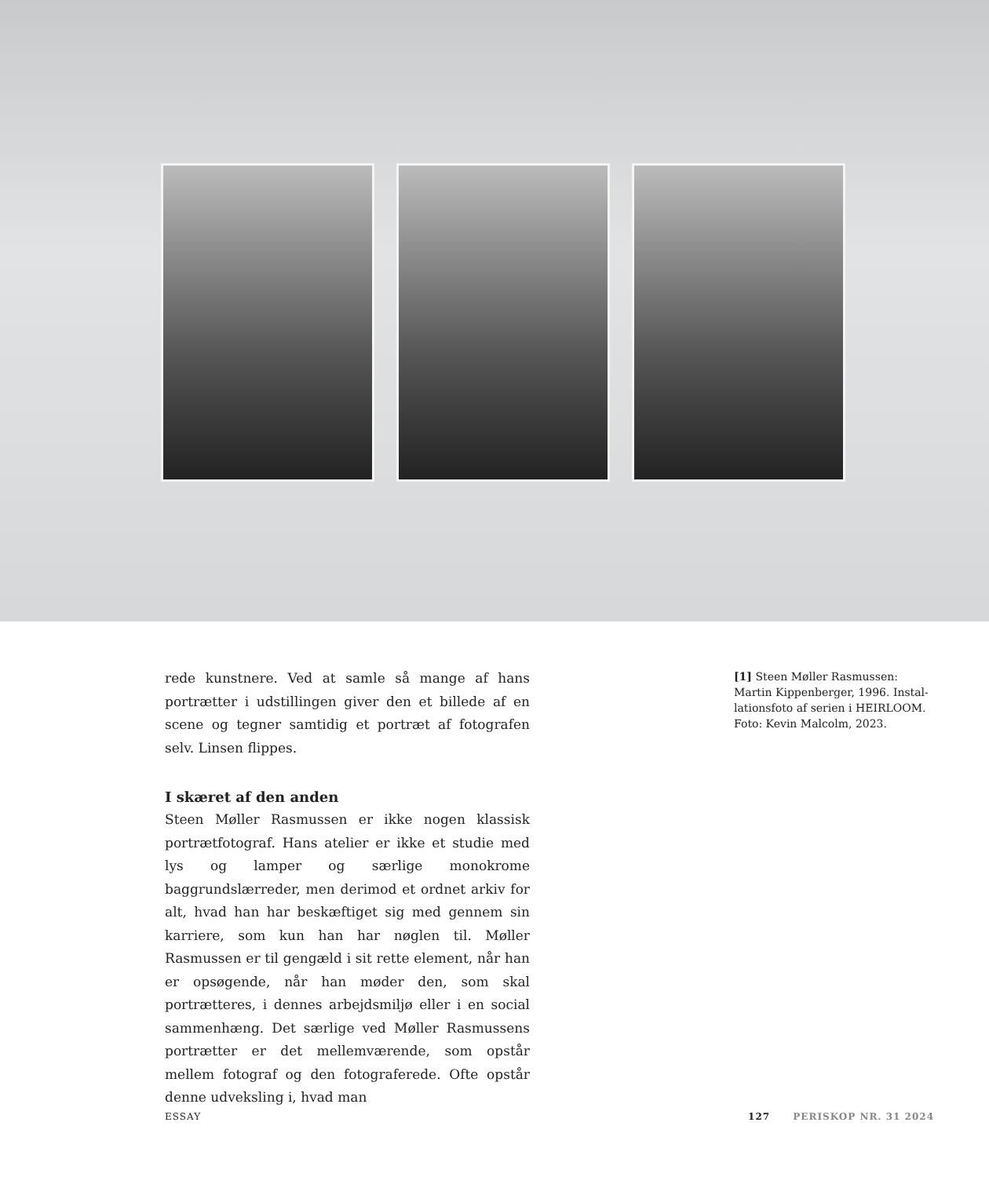rede kunstnere. Ved at samle så mange af hans portræt­ter i udstillingen giver den et billede af en scene og tegner samtidig et portræt af fotografen selv. Linsen flippes.
I skæret af den anden
Steen Møller Rasmussen er ikke nogen klassisk portræt­fotograf. Hans atelier er ikke et studie med lys og lamper og særlige monokrome baggrundslærreder, men derimod et ordnet arkiv for alt, hvad han har beskæftiget sig med gennem sin karriere, som kun han har nøglen til. Møller Rasmussen er til gengæld i sit rette element, når han er opsøgende, når han møder den, som skal portrætteres, i dennes arbejdsmiljø eller i en social sammenhæng. Det særlige ved Møller Rasmussens portrætter er det mellemværende, som opstår mellem fotograf og den fotograferede. Ofte opstår denne udveksling i, hvad man
[1] Steen Møller Rasmussen: Martin Kippenberger, 1996. Instal­lationsfoto af serien i HEIRLOOM. Foto: Kevin Malcolm, 2023.
ESSAY 127 PERISKOP NR. 31 2024